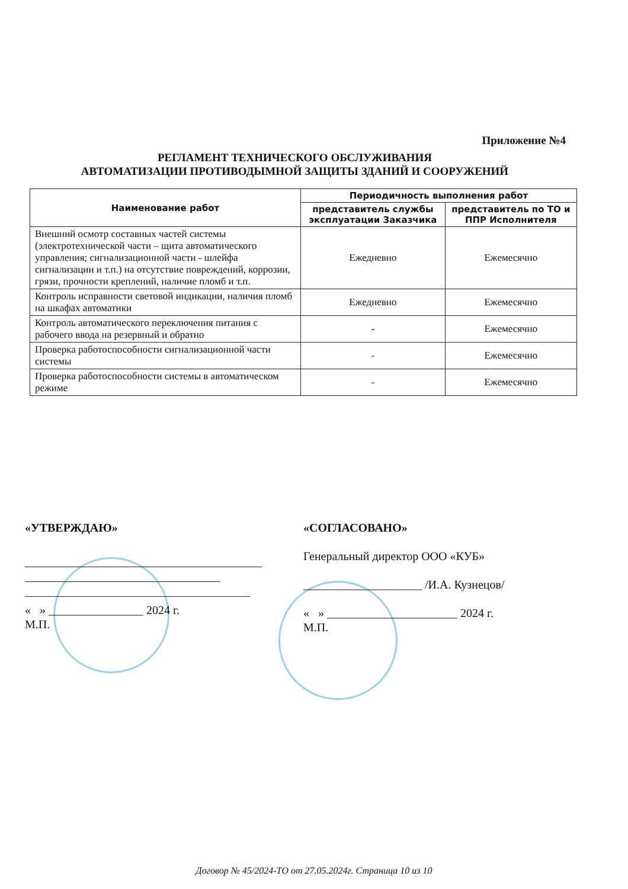Приложение №4
РЕГЛАМЕНТ ТЕХНИЧЕСКОГО ОБСЛУЖИВАНИЯ
АВТОМАТИЗАЦИИ ПРОТИВОДЫМНОЙ ЗАЩИТЫ ЗДАНИЙ И СООРУЖЕНИЙ
| Наименование работ | Периодичность выполнения работ | |
| --- | --- | --- |
| | представитель службы эксплуатации Заказчика | представитель по ТО и ППР Исполнителя |
| Внешний осмотр составных частей системы (электротехнической части – щита автоматического управления; сигнализационной части - шлейфа сигнализации и т.п.) на отсутствие повреждений, коррозии, грязи, прочности креплений, наличие пломб и т.п. | Ежедневно | Ежемесячно |
| Контроль исправности световой индикации, наличия пломб на шкафах автоматики | Ежедневно | Ежемесячно |
| Контроль автоматического переключения питания с рабочего ввода на резервный и обратно | - | Ежемесячно |
| Проверка работоспособности сигнализационной части системы | - | Ежемесячно |
| Проверка работоспособности системы в автоматическом режиме | - | Ежемесячно |
«УТВЕРЖДАЮ»
« » ________________ 2024 г.
М.П.
«СОГЛАСОВАНО»
Генеральный директор ООО «КУБ»
____________________ /И.А. Кузнецов/
« » ______________________ 2024 г.
М.П.
Договор № 45/2024-ТО от 27.05.2024г. Страница 10 из 10